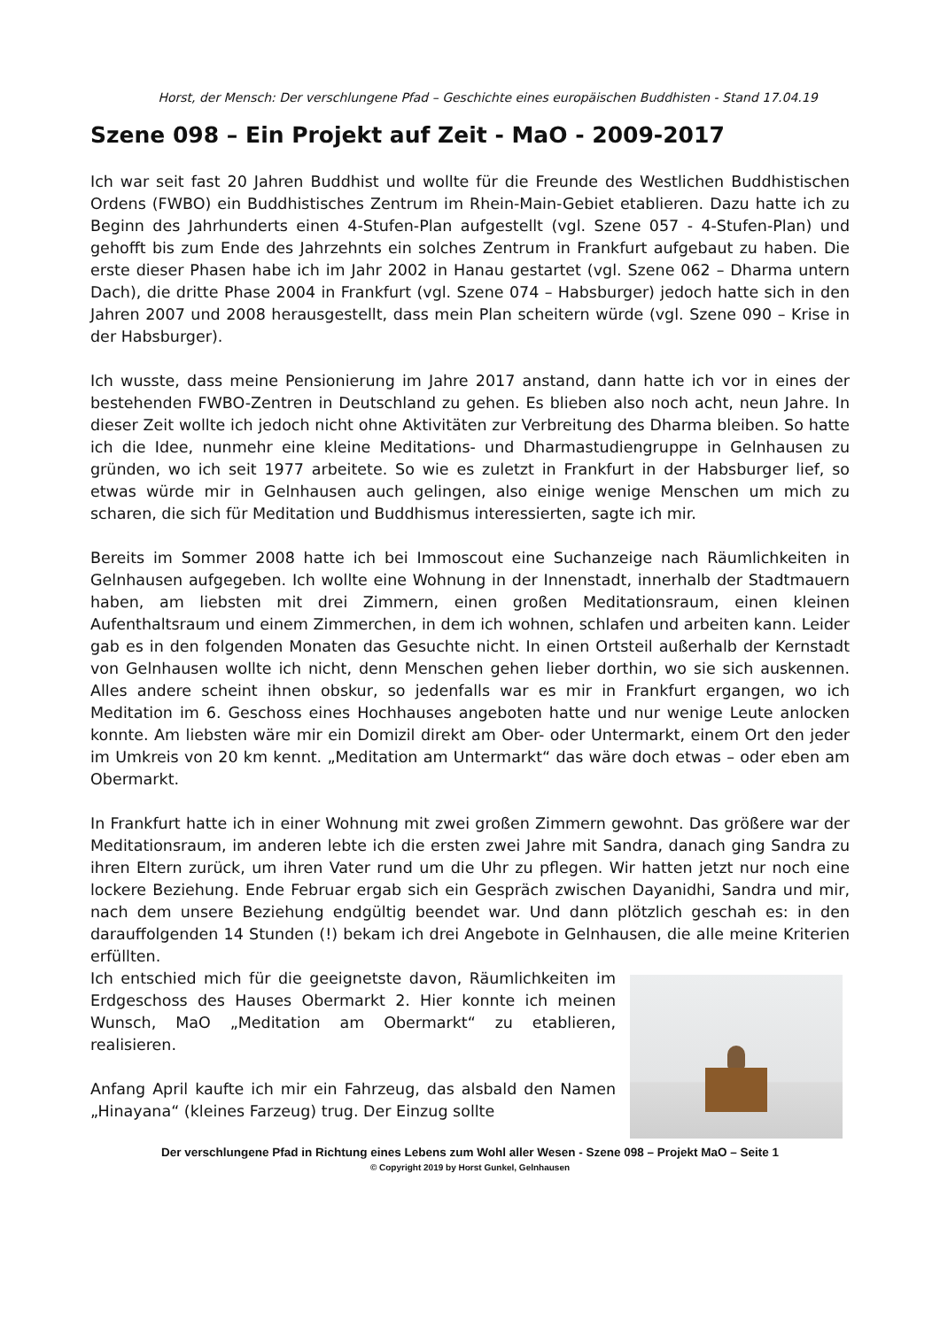Horst, der Mensch: Der verschlungene Pfad – Geschichte eines europäischen Buddhisten - Stand 17.04.19
Szene 098 – Ein Projekt auf Zeit - MaO - 2009-2017
Ich war seit fast 20 Jahren Buddhist und wollte für die Freunde des Westlichen Buddhistischen Ordens (FWBO) ein Buddhistisches Zentrum im Rhein-Main-Gebiet etablieren. Dazu hatte ich zu Beginn des Jahrhunderts einen 4-Stufen-Plan aufgestellt (vgl. Szene 057 - 4-Stufen-Plan) und gehofft bis zum Ende des Jahrzehnts ein solches Zentrum in Frankfurt aufgebaut zu haben. Die erste dieser Phasen habe ich im Jahr 2002 in Hanau gestartet (vgl. Szene 062 – Dharma untern Dach), die dritte Phase 2004 in Frankfurt (vgl. Szene 074 – Habsburger) jedoch hatte sich in den Jahren 2007 und 2008 herausgestellt, dass mein Plan scheitern würde (vgl. Szene 090 – Krise in der Habsburger).
Ich wusste, dass meine Pensionierung im Jahre 2017 anstand, dann hatte ich vor in eines der bestehenden FWBO-Zentren in Deutschland zu gehen. Es blieben also noch acht, neun Jahre. In dieser Zeit wollte ich jedoch nicht ohne Aktivitäten zur Verbreitung des Dharma bleiben. So hatte ich die Idee, nunmehr eine kleine Meditations- und Dharmastudiengruppe in Gelnhausen zu gründen, wo ich seit 1977 arbeitete. So wie es zuletzt in Frankfurt in der Habsburger lief, so etwas würde mir in Gelnhausen auch gelingen, also einige wenige Menschen um mich zu scharen, die sich für Meditation und Buddhismus interessierten, sagte ich mir.
Bereits im Sommer 2008 hatte ich bei Immoscout eine Suchanzeige nach Räumlichkeiten in Gelnhausen aufgegeben. Ich wollte eine Wohnung in der Innenstadt, innerhalb der Stadtmauern haben, am liebsten mit drei Zimmern, einen großen Meditationsraum, einen kleinen Aufenthaltsraum und einem Zimmerchen, in dem ich wohnen, schlafen und arbeiten kann. Leider gab es in den folgenden Monaten das Gesuchte nicht. In einen Ortsteil außerhalb der Kernstadt von Gelnhausen wollte ich nicht, denn Menschen gehen lieber dorthin, wo sie sich auskennen. Alles andere scheint ihnen obskur, so jedenfalls war es mir in Frankfurt ergangen, wo ich Meditation im 6. Geschoss eines Hochhauses angeboten hatte und nur wenige Leute anlocken konnte. Am liebsten wäre mir ein Domizil direkt am Ober- oder Untermarkt, einem Ort den jeder im Umkreis von 20 km kennt. „Meditation am Untermarkt“ das wäre doch etwas – oder eben am Obermarkt.
In Frankfurt hatte ich in einer Wohnung mit zwei großen Zimmern gewohnt. Das größere war der Meditationsraum, im anderen lebte ich die ersten zwei Jahre mit Sandra, danach ging Sandra zu ihren Eltern zurück, um ihren Vater rund um die Uhr zu pflegen. Wir hatten jetzt nur noch eine lockere Beziehung. Ende Februar ergab sich ein Gespräch zwischen Dayanidhi, Sandra und mir, nach dem unsere Beziehung endgültig beendet war. Und dann plötzlich geschah es: in den darauffolgenden 14 Stunden (!) bekam ich drei Angebote in Gelnhausen, die alle meine Kriterien erfüllten.
Ich entschied mich für die geeignetste davon, Räumlichkeiten im Erdgeschoss des Hauses Obermarkt 2. Hier konnte ich meinen Wunsch, MaO „Meditation am Obermarkt“ zu etablieren, realisieren.
Anfang April kaufte ich mir ein Fahrzeug, das alsbald den Namen „Hinayana“ (kleines Farzeug) trug. Der Einzug sollte
Der verschlungene Pfad in Richtung eines Lebens zum Wohl aller Wesen - Szene 098 – Projekt MaO – Seite 1
© Copyright 2019 by Horst Gunkel, Gelnhausen